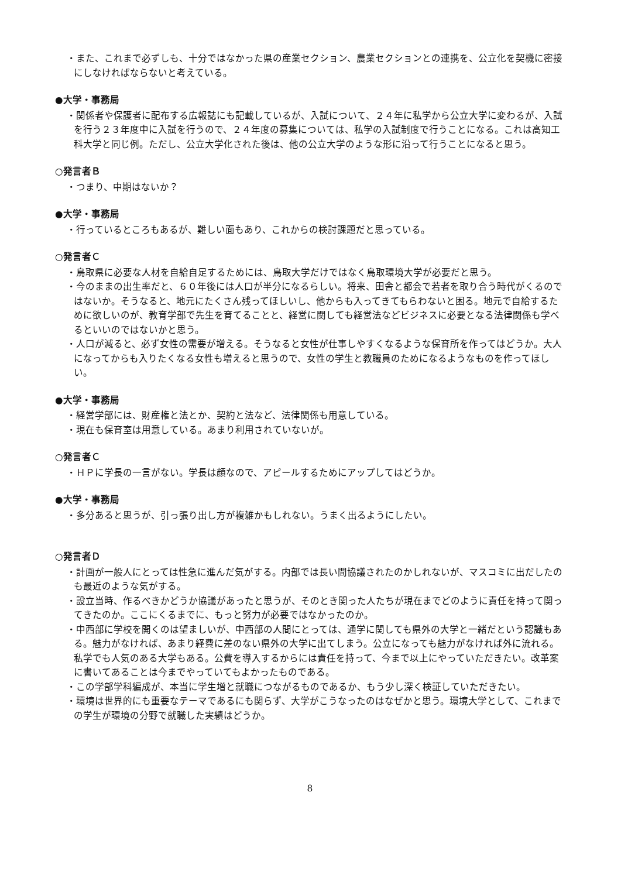・また、これまで必ずしも、十分ではなかった県の産業セクション、農業セクションとの連携を、公立化を契機に密接にしなければならないと考えている。
●大学・事務局
・関係者や保護者に配布する広報誌にも記載しているが、入試について、２４年に私学から公立大学に変わるが、入試を行う２３年度中に入試を行うので、２４年度の募集については、私学の入試制度で行うことになる。これは高知工科大学と同じ例。ただし、公立大学化された後は、他の公立大学のような形に沿って行うことになると思う。
○発言者Ｂ
・つまり、中期はないか？
●大学・事務局
・行っているところもあるが、難しい面もあり、これからの検討課題だと思っている。
○発言者Ｃ
・鳥取県に必要な人材を自給自足するためには、鳥取大学だけではなく鳥取環境大学が必要だと思う。
・今のままの出生率だと、６０年後には人口が半分になるらしい。将来、田舎と都会で若者を取り合う時代がくるのではないか。そうなると、地元にたくさん残ってほしいし、他からも入ってきてもらわないと困る。地元で自給するために欲しいのが、教育学部で先生を育てることと、経営に関しても経営法などビジネスに必要となる法律関係も学べるといいのではないかと思う。
・人口が減ると、必ず女性の需要が増える。そうなると女性が仕事しやすくなるような保育所を作ってはどうか。大人になってからも入りたくなる女性も増えると思うので、女性の学生と教職員のためになるようなものを作ってほしい。
●大学・事務局
・経営学部には、財産権と法とか、契約と法など、法律関係も用意している。
・現在も保育室は用意している。あまり利用されていないが。
○発言者Ｃ
・ＨＰに学長の一言がない。学長は顔なので、アピールするためにアップしてはどうか。
●大学・事務局
・多分あると思うが、引っ張り出し方が複雑かもしれない。うまく出るようにしたい。
○発言者Ｄ
・計画が一般人にとっては性急に進んだ気がする。内部では長い間協議されたのかしれないが、マスコミに出だしたのも最近のような気がする。
・設立当時、作るべきかどうか協議があったと思うが、そのとき関った人たちが現在までどのように責任を持って関ってきたのか。ここにくるまでに、もっと努力が必要ではなかったのか。
・中西部に学校を開くのは望ましいが、中西部の人間にとっては、通学に関しても県外の大学と一緒だという認識もある。魅力がなければ、あまり経費に差のない県外の大学に出てしまう。公立になっても魅力がなければ外に流れる。私学でも人気のある大学もある。公費を導入するからには責任を持って、今まで以上にやっていただきたい。改革案に書いてあることは今までやっていてもよかったものである。
・この学部学科編成が、本当に学生増と就職につながるものであるか、もう少し深く検証していただきたい。
・環境は世界的にも重要なテーマであるにも関らず、大学がこうなったのはなぜかと思う。環境大学として、これまでの学生が環境の分野で就職した実績はどうか。
8